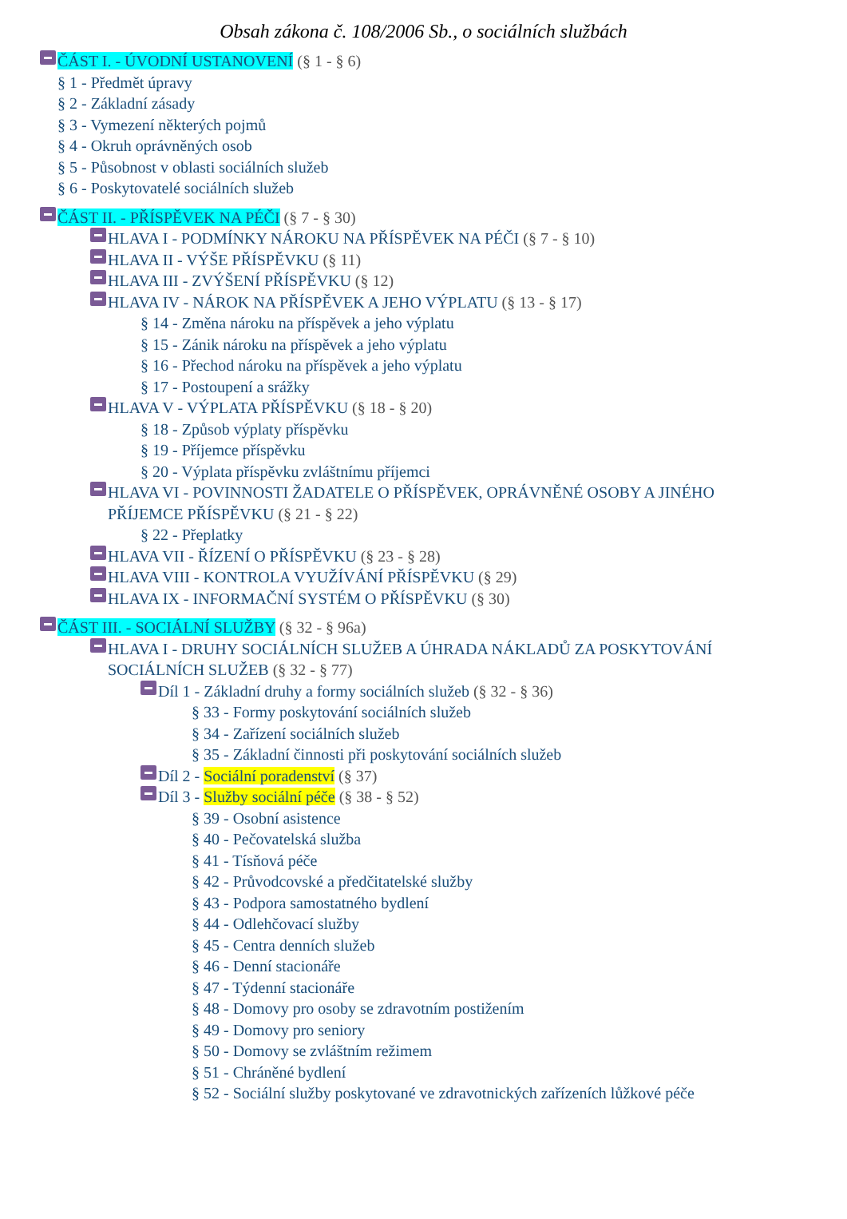Obsah zákona č. 108/2006 Sb., o sociálních službách
ČÁST I. - ÚVODNÍ USTANOVENÍ (§ 1 - § 6)
§ 1 - Předmět úpravy
§ 2 - Základní zásady
§ 3 - Vymezení některých pojmů
§ 4 - Okruh oprávněných osob
§ 5 - Působnost v oblasti sociálních služeb
§ 6 - Poskytovatelé sociálních služeb
ČÁST II. - PŘÍSPĚVEK NA PÉČI (§ 7 - § 30)
HLAVA I - PODMÍNKY NÁROKU NA PŘÍSPĚVEK NA PÉČI (§ 7 - § 10)
HLAVA II - VÝŠE PŘÍSPĚVKU (§ 11)
HLAVA III - ZVÝŠENÍ PŘÍSPĚVKU (§ 12)
HLAVA IV - NÁROK NA PŘÍSPĚVEK A JEHO VÝPLATU (§ 13 - § 17)
§ 14 - Změna nároku na příspěvek a jeho výplatu
§ 15 - Zánik nároku na příspěvek a jeho výplatu
§ 16 - Přechod nároku na příspěvek a jeho výplatu
§ 17 - Postoupení a srážky
HLAVA V - VÝPLATA PŘÍSPĚVKU (§ 18 - § 20)
§ 18 - Způsob výplaty příspěvku
§ 19 - Příjemce příspěvku
§ 20 - Výplata příspěvku zvláštnímu příjemci
HLAVA VI - POVINNOSTI ŽADATELE O PŘÍSPĚVEK, OPRÁVNĚNÉ OSOBY A JINÉHO PŘÍJEMCE PŘÍSPĚVKU (§ 21 - § 22)
§ 22 - Přeplatky
HLAVA VII - ŘÍZENÍ O PŘÍSPĚVKU (§ 23 - § 28)
HLAVA VIII - KONTROLA VYUŽÍVÁNÍ PŘÍSPĚVKU (§ 29)
HLAVA IX - INFORMAČNÍ SYSTÉM O PŘÍSPĚVKU (§ 30)
ČÁST III. - SOCIÁLNÍ SLUŽBY (§ 32 - § 96a)
HLAVA I - DRUHY SOCIÁLNÍCH SLUŽEB A ÚHRADA NÁKLADŮ ZA POSKYTOVÁNÍ SOCIÁLNÍCH SLUŽEB (§ 32 - § 77)
Díl 1 - Základní druhy a formy sociálních služeb (§ 32 - § 36)
§ 33 - Formy poskytování sociálních služeb
§ 34 - Zařízení sociálních služeb
§ 35 - Základní činnosti při poskytování sociálních služeb
Díl 2 - Sociální poradenství (§ 37)
Díl 3 - Služby sociální péče (§ 38 - § 52)
§ 39 - Osobní asistence
§ 40 - Pečovatelská služba
§ 41 - Tísňová péče
§ 42 - Průvodcovské a předčitatelské služby
§ 43 - Podpora samostatného bydlení
§ 44 - Odlehčovací služby
§ 45 - Centra denních služeb
§ 46 - Denní stacionáře
§ 47 - Týdenní stacionáře
§ 48 - Domovy pro osoby se zdravotním postižením
§ 49 - Domovy pro seniory
§ 50 - Domovy se zvláštním režimem
§ 51 - Chráněné bydlení
§ 52 - Sociální služby poskytované ve zdravotnických zařízeních lůžkové péče